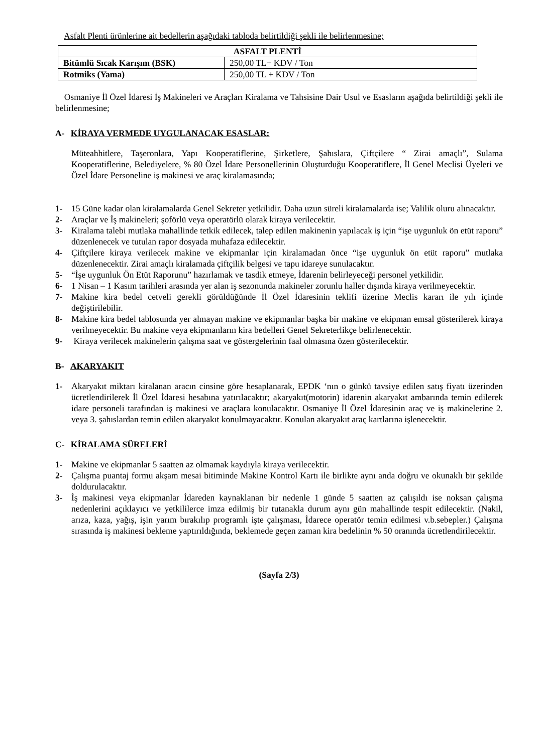Asfalt Plenti ürünlerine ait bedellerin aşağıdaki tabloda belirtildiği şekli ile belirlenmesine;
| ASFALT PLENTİ | |
| --- | --- |
| Bitümlü Sıcak Karışım (BSK) | 250,00 TL+ KDV / Ton |
| Rotmiks (Yama) | 250,00 TL + KDV / Ton |
Osmaniye İl Özel İdaresi İş Makineleri ve Araçları Kiralama ve Tahsisine Dair Usul ve Esasların aşağıda belirtildiği şekli ile belirlenmesine;
A- KİRAYA VERMEDE UYGULANACAK ESASLAR:
Müteahhitlere, Taşeronlara, Yapı Kooperatiflerine, Şirketlere, Şahıslara, Çiftçilere “ Zirai amaçlı”, Sulama Kooperatiflerine, Belediyelere, % 80 Özel İdare Personellerinin Oluşturduğu Kooperatiflere, İl Genel Meclisi Üyeleri ve Özel İdare Personeline iş makinesi ve araç kiralamasında;
1- 15 Güne kadar olan kiralamalarda Genel Sekreter yetkilidir. Daha uzun süreli kiralamalarda ise; Valilik oluru alınacaktır.
2- Araçlar ve İş makineleri; şoförlü veya operatörlü olarak kiraya verilecektir.
3- Kiralama talebi mutlaka mahallinde tetkik edilecek, talep edilen makinenin yapılacak iş için “işe uygunluk ön etüt raporu” düzenlenecek ve tutulan rapor dosyada muhafaza edilecektir.
4- Çiftçilere kiraya verilecek makine ve ekipmanlar için kiralamadan önce “işe uygunluk ön etüt raporu” mutlaka düzenlenecektir. Zirai amaçlı kiralamada çiftçilik belgesi ve tapu idareye sunulacaktır.
5- “İşe uygunluk Ön Etüt Raporunu” hazırlamak ve tasdik etmeye, İdarenin belirleyeceği personel yetkilidir.
6- 1 Nisan – 1 Kasım tarihleri arasında yer alan iş sezonunda makineler zorunlu haller dışında kiraya verilmeyecektir.
7- Makine kira bedel cetveli gerekli görüldüğünde İl Özel İdaresinin teklifi üzerine Meclis kararı ile yılı içinde değiştirilebilir.
8- Makine kira bedel tablosunda yer almayan makine ve ekipmanlar başka bir makine ve ekipman emsal gösterilerek kiraya verilmeyecektir. Bu makine veya ekipmanların kira bedelleri Genel Sekreterlikçe belirlenecektir.
9- Kiraya verilecek makinelerin çalışma saat ve göstergelerinin faal olmasına özen gösterilecektir.
B- AKARYAKIT
1- Akaryakıt miktarı kiralanan aracın cinsine göre hesaplanarak, EPDK ‘nın o günkü tavsiye edilen satış fiyatı üzerinden ücretlendirilerek İl Özel İdaresi hesabına yatırılacaktır; akaryakıt(motorin) idarenin akaryakıt ambarında temin edilerek idare personeli tarafından iş makinesi ve araçlara konulacaktır. Osmaniye İl Özel İdaresinin araç ve iş makinelerine 2. veya 3. şahıslardan temin edilen akaryakıt konulmayacaktır. Konulan akaryakıt araç kartlarına işlenecektir.
C- KİRALAMA SÜRELERİ
1- Makine ve ekipmanlar 5 saatten az olmamak kaydıyla kiraya verilecektir.
2- Çalışma puantaj formu akşam mesai bitiminde Makine Kontrol Kartı ile birlikte aynı anda doğru ve okunaklı bir şekilde doldurulacaktır.
3- İş makinesi veya ekipmanlar İdareden kaynaklanan bir nedenle 1 günde 5 saatten az çalışıldı ise noksan çalışma nedenlerini açıklayıcı ve yetkililerce imza edilmiş bir tutanakla durum aynı gün mahallinde tespit edilecektir. (Nakil, arıza, kaza, yağış, işin yarım bırakılıp programlı işte çalışması, İdarece operatör temin edilmesi v.b.sebepler.) Çalışma sırasında iş makinesi bekleme yaptırıldığında, beklemede geçen zaman kira bedelinin % 50 oranında ücretlendirilecektir.
(Sayfa 2/3)